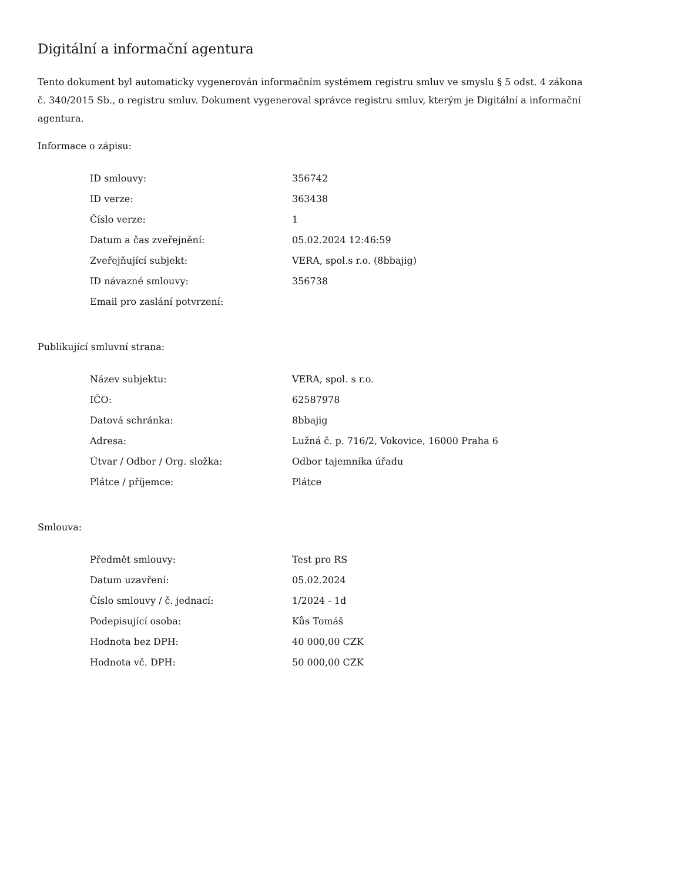Digitální a informační agentura
Tento dokument byl automaticky vygenerován informačním systémem registru smluv ve smyslu § 5 odst. 4 zákona
č. 340/2015 Sb., o registru smluv. Dokument vygeneroval správce registru smluv, kterým je Digitální a informační agentura.
Informace o zápisu:
| ID smlouvy: | 356742 |
| ID verze: | 363438 |
| Číslo verze: | 1 |
| Datum a čas zveřejnění: | 05.02.2024 12:46:59 |
| Zveřejňující subjekt: | VERA, spol.s r.o. (8bbajig) |
| ID návazné smlouvy: | 356738 |
| Email pro zaslání potvrzení: | |
Publikující smluvní strana:
| Název subjektu: | VERA, spol. s r.o. |
| IČO: | 62587978 |
| Datová schránka: | 8bbajig |
| Adresa: | Lužná č. p. 716/2, Vokovice, 16000 Praha 6 |
| Útvar / Odbor / Org. složka: | Odbor tajemníka úřadu |
| Plátce / příjemce: | Plátce |
Smlouva:
| Předmět smlouvy: | Test pro RS |
| Datum uzavření: | 05.02.2024 |
| Číslo smlouvy / č. jednací: | 1/2024 - 1d |
| Podepisující osoba: | Kůs Tomáš |
| Hodnota bez DPH: | 40 000,00 CZK |
| Hodnota vč. DPH: | 50 000,00 CZK |